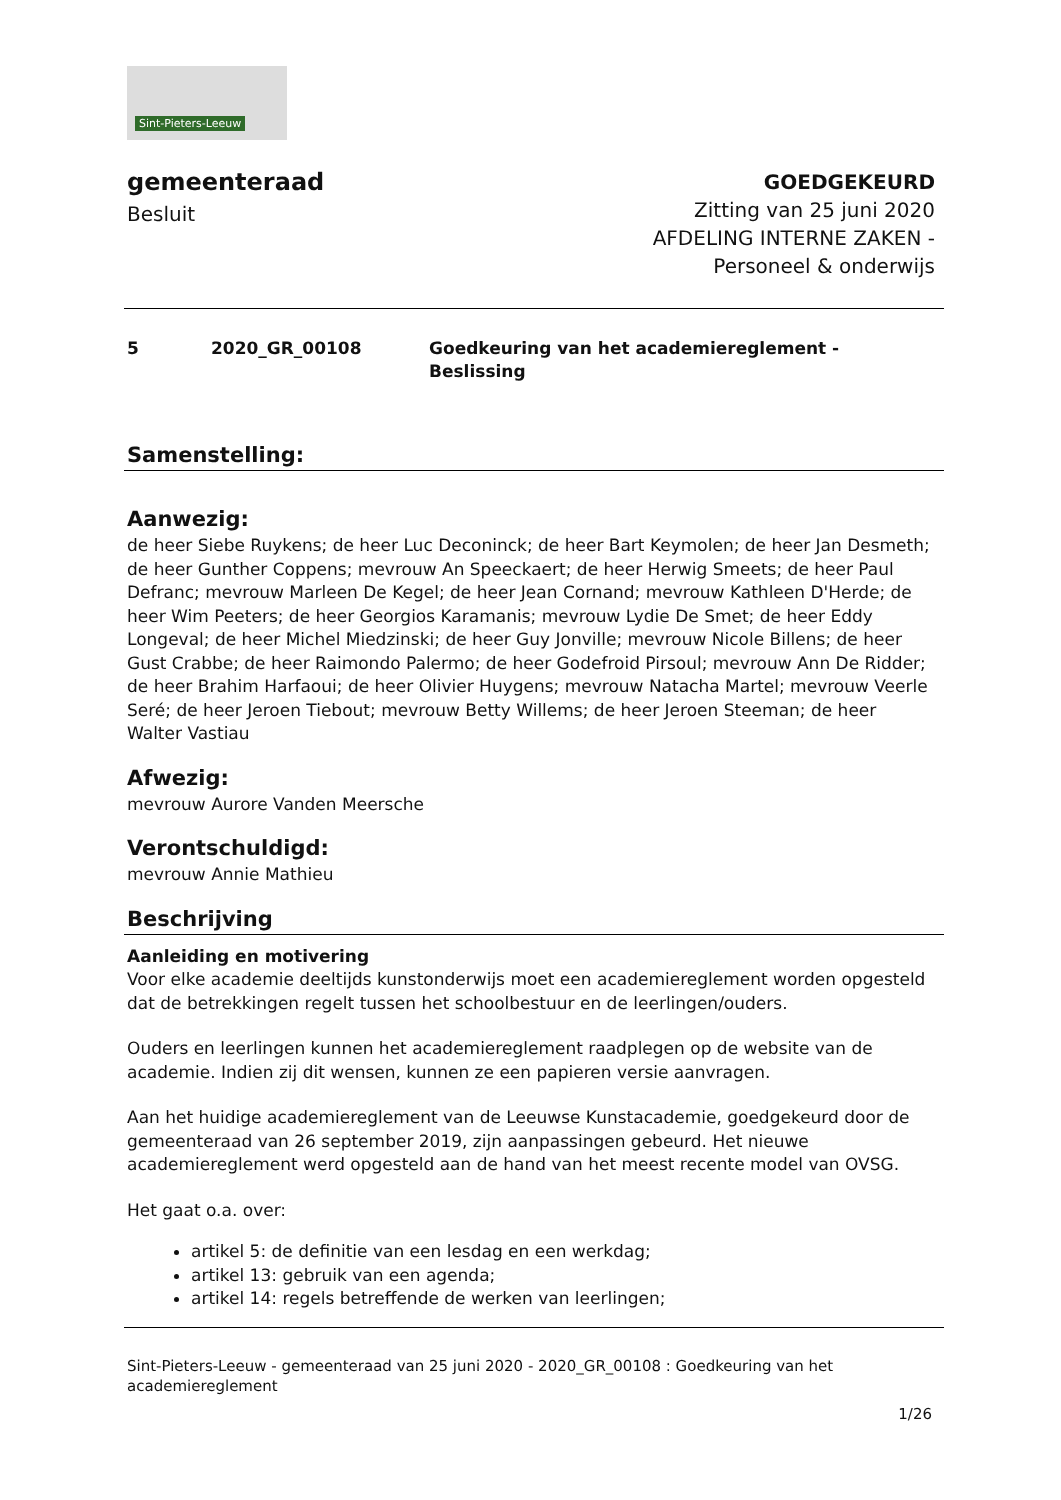Sint-Pieters-Leeuw
gemeenteraad
Besluit
GOEDGEKEURD
Zitting van 25 juni 2020
AFDELING INTERNE ZAKEN -
Personeel & onderwijs
5 2020_GR_00108 Goedkeuring van het academiereglement -
Beslissing
Samenstelling:
Aanwezig:
de heer Siebe Ruykens; de heer Luc Deconinck; de heer Bart Keymolen; de heer Jan Desmeth; de heer Gunther Coppens; mevrouw An Speeckaert; de heer Herwig Smeets; de heer Paul Defranc; mevrouw Marleen De Kegel; de heer Jean Cornand; mevrouw Kathleen D'Herde; de heer Wim Peeters; de heer Georgios Karamanis; mevrouw Lydie De Smet; de heer Eddy Longeval; de heer Michel Miedzinski; de heer Guy Jonville; mevrouw Nicole Billens; de heer Gust Crabbe; de heer Raimondo Palermo; de heer Godefroid Pirsoul; mevrouw Ann De Ridder; de heer Brahim Harfaoui; de heer Olivier Huygens; mevrouw Natacha Martel; mevrouw Veerle Seré; de heer Jeroen Tiebout; mevrouw Betty Willems; de heer Jeroen Steeman; de heer Walter Vastiau
Afwezig:
mevrouw Aurore Vanden Meersche
Verontschuldigd:
mevrouw Annie Mathieu
Beschrijving
Aanleiding en motivering
Voor elke academie deeltijds kunstonderwijs moet een academiereglement worden opgesteld dat de betrekkingen regelt tussen het schoolbestuur en de leerlingen/ouders.
Ouders en leerlingen kunnen het academiereglement raadplegen op de website van de academie. Indien zij dit wensen, kunnen ze een papieren versie aanvragen.
Aan het huidige academiereglement van de Leeuwse Kunstacademie, goedgekeurd door de gemeenteraad van 26 september 2019, zijn aanpassingen gebeurd. Het nieuwe academiereglement werd opgesteld aan de hand van het meest recente model van OVSG.
Het gaat o.a. over:
artikel 5: de definitie van een lesdag en een werkdag;
artikel 13: gebruik van een agenda;
artikel 14: regels betreffende de werken van leerlingen;
Sint-Pieters-Leeuw - gemeenteraad van 25 juni 2020 - 2020_GR_00108 : Goedkeuring van het academiereglement
1/26